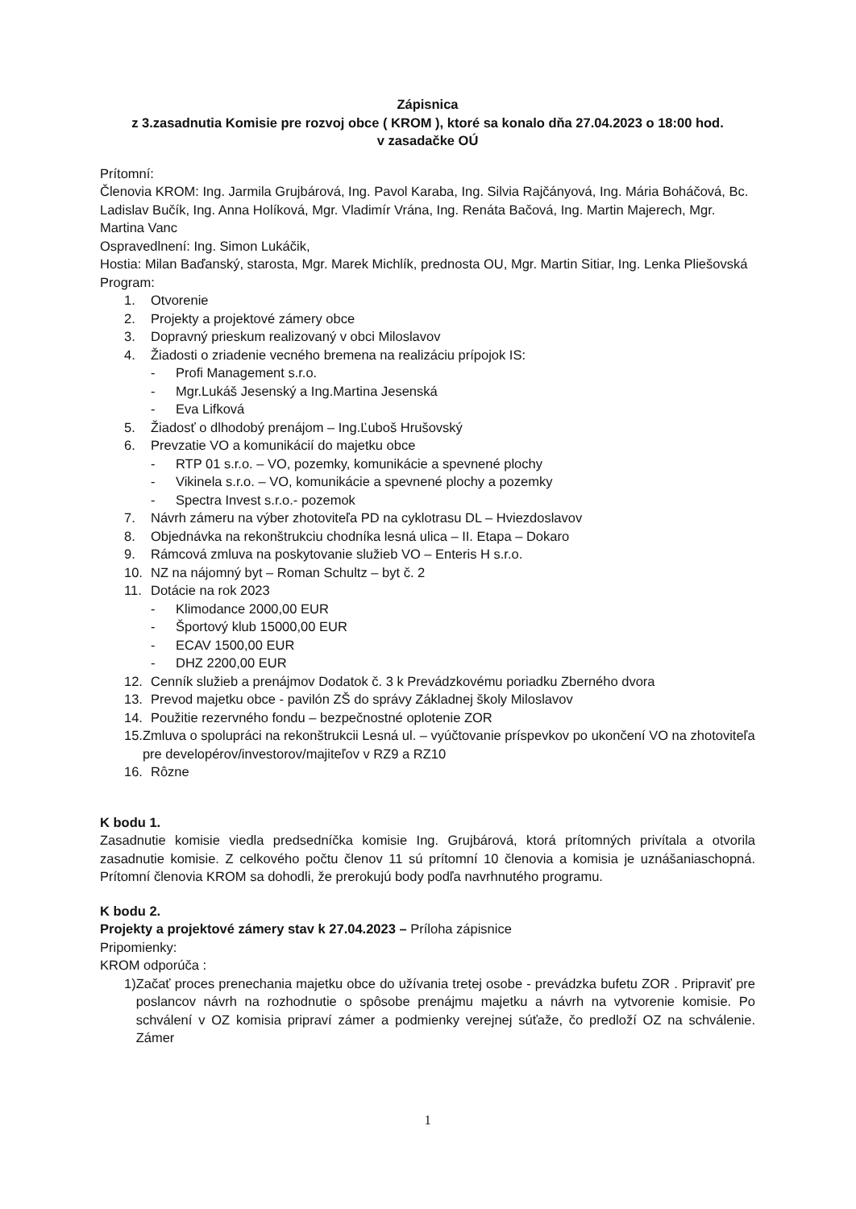Zápisnica
z 3.zasadnutia Komisie pre rozvoj obce ( KROM ), ktoré sa konalo dňa 27.04.2023 o 18:00 hod.
v zasadačke OÚ
Prítomní:
Členovia KROM: Ing. Jarmila Grujbárová, Ing. Pavol Karaba, Ing. Silvia Rajčányová, Ing. Mária Boháčová, Bc. Ladislav Bučík, Ing. Anna Holíková, Mgr. Vladimír Vrána, Ing. Renáta Bačová, Ing. Martin Majerech, Mgr. Martina Vanc
Ospravedlnení: Ing. Simon Lukáčik,
Hostia: Milan Baďanský, starosta, Mgr. Marek Michlík, prednosta OU, Mgr. Martin Sitiar, Ing. Lenka Pliešovská
Program:
1. Otvorenie
2. Projekty a projektové zámery obce
3. Dopravný prieskum realizovaný v obci Miloslavov
4. Žiadosti o zriadenie vecného bremena na realizáciu prípojok IS:
- Profi Management s.r.o.
- Mgr.Lukáš Jesenský a Ing.Martina Jesenská
- Eva Lifková
5. Žiadosť o dlhodobý prenájom – Ing.Ľuboš Hrušovský
6. Prevzatie VO a komunikácií do majetku obce
- RTP 01 s.r.o. – VO, pozemky, komunikácie a spevnené plochy
- Vikinela s.r.o. – VO, komunikácie a spevnené plochy a pozemky
- Spectra Invest s.r.o.- pozemok
7. Návrh zámeru na výber zhotoviteľa PD na cyklotrasu DL – Hviezdoslavov
8. Objednávka na rekonštrukciu chodníka lesná ulica – II. Etapa – Dokaro
9. Rámcová zmluva na poskytovanie služieb VO – Enteris H s.r.o.
10. NZ na nájomný byt – Roman Schultz – byt č. 2
11. Dotácie na rok 2023
- Klimodance 2000,00 EUR
- Športový klub 15000,00 EUR
- ECAV 1500,00 EUR
- DHZ 2200,00 EUR
12. Cenník služieb a prenájmov Dodatok č. 3 k Prevádzkovému poriadku Zberného dvora
13. Prevod majetku obce - pavilón ZŠ do správy Základnej školy Miloslavov
14. Použitie rezervného fondu – bezpečnostné oplotenie ZOR
15. Zmluva o spolupráci na rekonštrukcii Lesná ul. – vyúčtovanie príspevkov po ukončení VO na zhotoviteľa pre developérov/investorov/majiteľov v RZ9 a RZ10
16. Rôzne
K bodu 1.
Zasadnutie komisie viedla predsedníčka komisie Ing. Grujbárová, ktorá prítomných privítala a otvorila zasadnutie komisie. Z celkového počtu členov 11 sú prítomní 10 členovia a komisia je uznášaniaschopná. Prítomní členovia KROM sa dohodli, že prerokujú body podľa navrhnutého programu.
K bodu 2.
Projekty a projektové zámery stav k 27.04.2023 – Príloha zápisnice
Pripomienky:
KROM odporúča :
1) Začať proces prenechania majetku obce do užívania tretej osobe - prevádzka bufetu ZOR . Pripraviť pre poslancov návrh na rozhodnutie o spôsobe prenájmu majetku a návrh na vytvorenie komisie. Po schválení v OZ komisia pripraví zámer a podmienky verejnej súťaže, čo predloží OZ na schválenie. Zámer
1